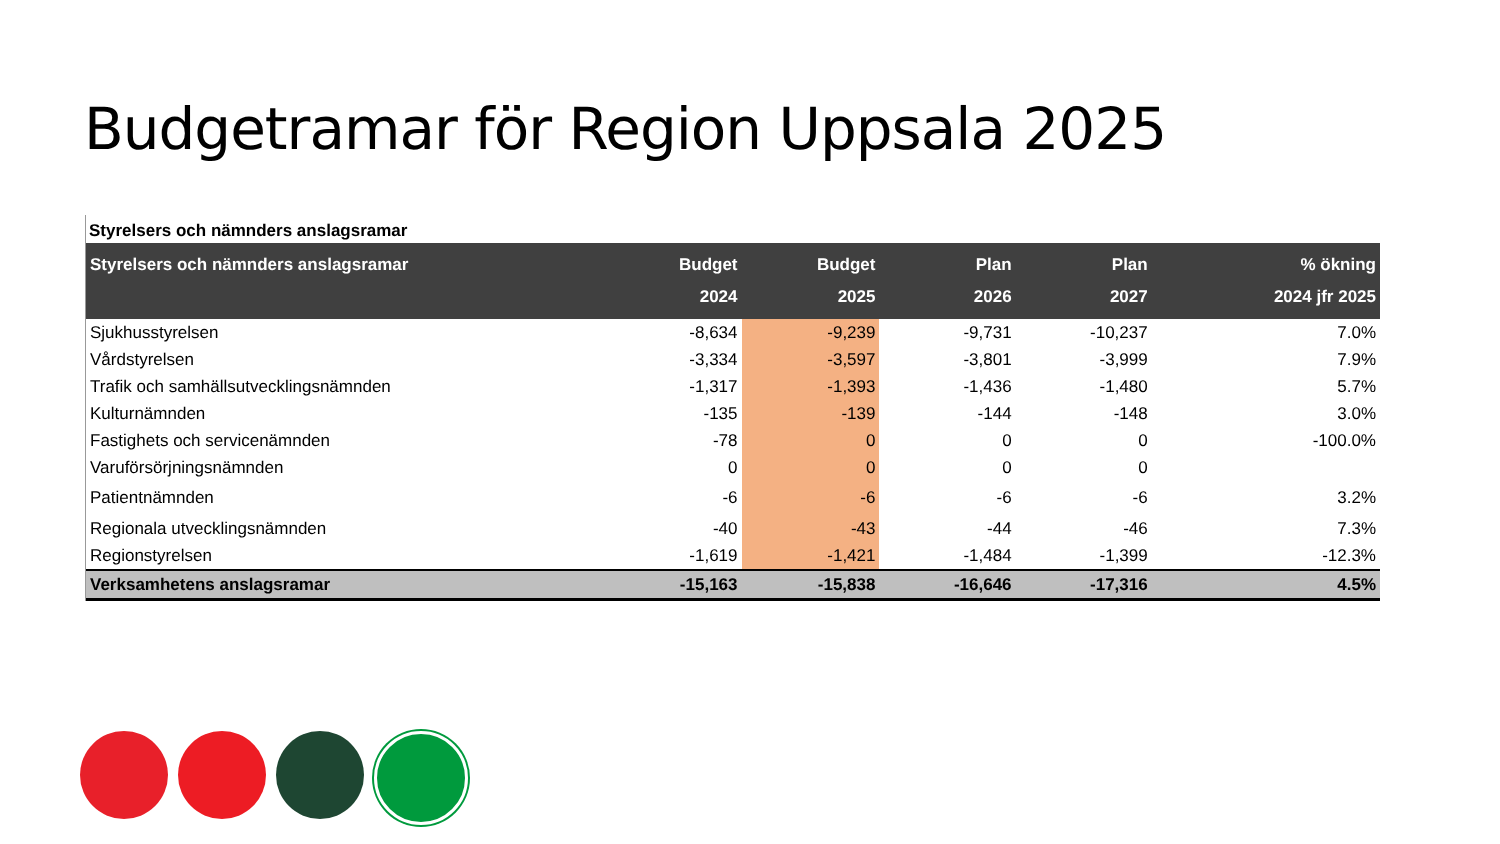Budgetramar för Region Uppsala 2025
Styrelsers och nämnders anslagsramar
| Styrelsers och nämnders anslagsramar | Budget 2024 | Budget 2025 | Plan 2026 | Plan 2027 | % ökning 2024 jfr 2025 |
| --- | --- | --- | --- | --- | --- |
| Sjukhusstyrelsen | -8,634 | -9,239 | -9,731 | -10,237 | 7.0% |
| Vårdstyrelsen | -3,334 | -3,597 | -3,801 | -3,999 | 7.9% |
| Trafik och samhällsutvecklingsnämnden | -1,317 | -1,393 | -1,436 | -1,480 | 5.7% |
| Kulturnämnden | -135 | -139 | -144 | -148 | 3.0% |
| Fastighets och servicenämnden | -78 | 0 | 0 | 0 | -100.0% |
| Varuförsörjningsnämnden | 0 | 0 | 0 | 0 | |
| Patientnämnden | -6 | -6 | -6 | -6 | 3.2% |
| Regionala utvecklingsnämnden | -40 | -43 | -44 | -46 | 7.3% |
| Regionstyrelsen | -1,619 | -1,421 | -1,484 | -1,399 | -12.3% |
| Verksamhetens anslagsramar | -15,163 | -15,838 | -16,646 | -17,316 | 4.5% |